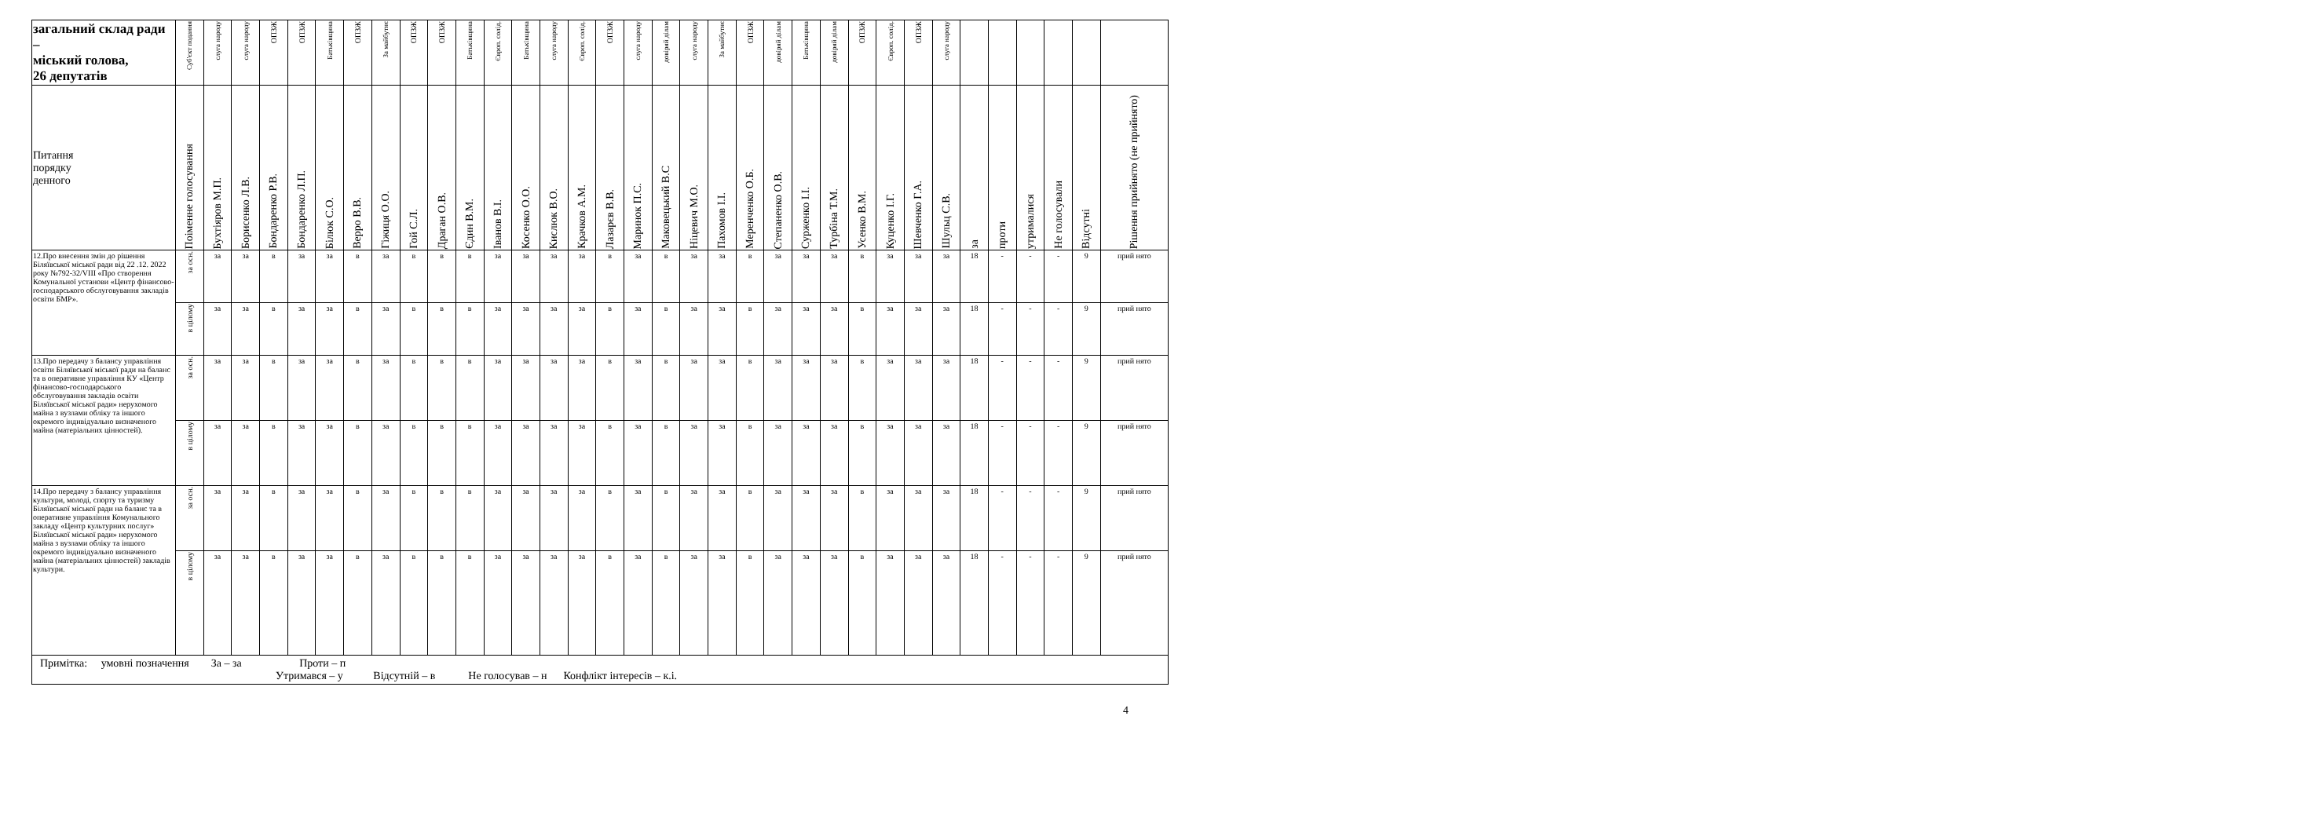| загальний склад ради – міський голова, 26 депутатів | Суб'єкт подання | слуга народу | слуга народу | ОПЗЖ | ОПЗЖ | Батьківщина | ОПЗЖ | За майбутнє | ОПЗЖ | ОПЗЖ | Батьківщина | Європ. солід. | Батьківщина | слуга народу | Європ. солід. | ОПЗЖ | слуга народу | довіряй ділам | слуга народу | За майбутнє | ОПЗЖ | довіряй ділам | Батьківщина | довіряй ділам | ОПЗЖ | Європ. солід. | ОПЗЖ | слуга народу | | | | | | |
| --- | --- | --- | --- | --- | --- | --- | --- | --- | --- | --- | --- | --- | --- | --- | --- | --- | --- | --- | --- | --- | --- | --- | --- | --- | --- | --- | --- | --- | --- | --- | --- | --- | --- | --- |
| Питання порядку денного | Поіменне голосування | Бухтіяров М.П. | Борисенко Л.В. | Бондаренко Р.В. | Бондаренко Л.П. | Білюк С.О. | Верро В.В. | Гіжиця О.О. | Гой С.Л. | Драган О.В. | Єдин В.М. | Іванов В.І. | Косенко О.О. | Кислюк В.О. | Крачков А.М. | Лазарєв В.В. | Маринок П.С. | Маковецький В.С | Ніцевич М.О. | Пахомов І.І. | Меренченко О.Б. | Степаненко О.В. | Сурженко І.І. | Турбіна Т.М. | Усенко В.М. | Куценко І.Г. | Шевченко Г.А. | Шульц С.В. | за | проти | утрималися | Не голосували | Відсутні | Рішення прийнято (не прийнято) |
| 12.Про внесення змін до рішення Біляївської міської ради від 22 .12. 2022 року №792-32/VIII «Про створення Комунальної установи «Центр фінансово-господарського обслуговування закладів освіти БМР». | за осн. | за | за | в | за | за | в | за | в | в | в | за | за | за | за | в | за | в | за | за | в | за | за | за | в | за | за | за | 18 | - | - | - | 9 | прий нято |
| | в цілому | за | за | в | за | за | в | за | в | в | в | за | за | за | за | в | за | в | за | за | в | за | за | за | в | за | за | за | 18 | - | - | - | 9 | прий нято |
| 13.Про передачу з балансу управління освіти Біляївської міської ради на баланс та в оперативне управління КУ «Центр фінансово-господарського обслуговування закладів освіти Біляївської міської ради» нерухомого майна з вузлами обліку та іншого окремого індивідуально визначеного майна (матеріальних цінностей). | за осн. | за | за | в | за | за | в | за | в | в | в | за | за | за | за | в | за | в | за | за | в | за | за | за | в | за | за | за | 18 | - | - | - | 9 | прий нято |
| | в цілому | за | за | в | за | за | в | за | в | в | в | за | за | за | за | в | за | в | за | за | в | за | за | за | в | за | за | за | 18 | - | - | - | 9 | прий нято |
| 14.Про передачу з балансу управління культури, молоді, спорту та туризму Біляївської міської ради на баланс та в оперативне управління Комунального закладу «Центр культурних послуг» Біляївської міської ради» нерухомого майна з вузлами обліку та іншого окремого індивідуально визначеного майна (матеріальних цінностей) закладів культури. | за осн. | за | за | в | за | за | в | за | в | в | в | за | за | за | за | в | за | в | за | за | в | за | за | за | в | за | за | за | 18 | - | - | - | 9 | прий нято |
| | в цілому | за | за | в | за | за | в | за | в | в | в | за | за | за | за | в | за | в | за | за | в | за | за | за | в | за | за | за | 18 | - | - | - | 9 | прий нято |
| Примітка: умовні позначення За – за Проти – п Утримався – у Відсутній – в Не голосував – н Конфлікт інтересів – к.і. | | | | | | | | | | | | | | | | | | | | | | | | | | | | | | | | | | |
4